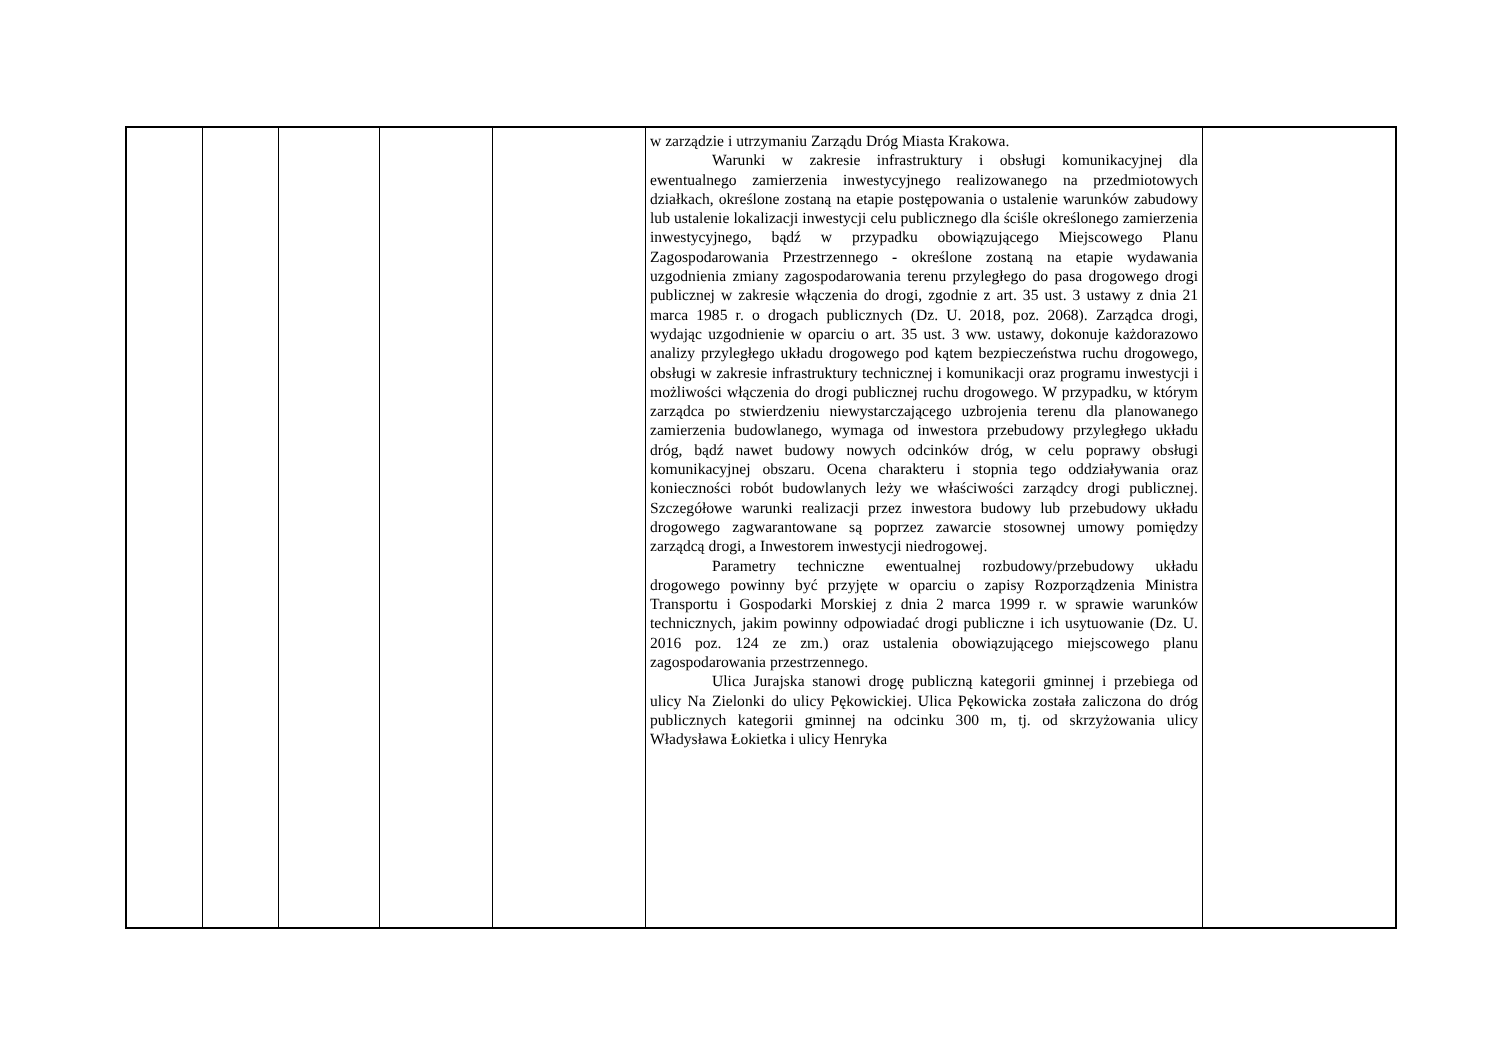| | | | | | w zarządzie i utrzymaniu Zarządu Dróg Miasta Krakowa. Warunki w zakresie infrastruktury i obsługi komunikacyjnej dla ewentualnego zamierzenia inwestycyjnego realizowanego na przedmiotowych działkach, określone zostaną na etapie postępowania o ustalenie warunków zabudowy lub ustalenie lokalizacji inwestycji celu publicznego dla ściśle określonego zamierzenia inwestycyjnego, bądź w przypadku obowiązującego Miejscowego Planu Zagospodarowania Przestrzennego - określone zostaną na etapie wydawania uzgodnienia zmiany zagospodarowania terenu przyległego do pasa drogowego drogi publicznej w zakresie włączenia do drogi, zgodnie z art. 35 ust. 3 ustawy z dnia 21 marca 1985 r. o drogach publicznych (Dz. U. 2018, poz. 2068). Zarządca drogi, wydając uzgodnienie w oparciu o art. 35 ust. 3 ww. ustawy, dokonuje każdorazowo analizy przyległego układu drogowego pod kątem bezpieczeństwa ruchu drogowego, obsługi w zakresie infrastruktury technicznej i komunikacji oraz programu inwestycji i możliwości włączenia do drogi publicznej ruchu drogowego. W przypadku, w którym zarządca po stwierdzeniu niewystarczającego uzbrojenia terenu dla planowanego zamierzenia budowlanego, wymaga od inwestora przebudowy przyległego układu dróg, bądź nawet budowy nowych odcinków dróg, w celu poprawy obsługi komunikacyjnej obszaru. Ocena charakteru i stopnia tego oddziaływania oraz konieczności robót budowlanych leży we właściwości zarządcy drogi publicznej. Szczegółowe warunki realizacji przez inwestora budowy lub przebudowy układu drogowego zagwarantowane są poprzez zawarcie stosownej umowy pomiędzy zarządcą drogi, a Inwestorem inwestycji niedrogowej. Parametry techniczne ewentualnej rozbudowy/przebudowy układu drogowego powinny być przyjęte w oparciu o zapisy Rozporządzenia Ministra Transportu i Gospodarki Morskiej z dnia 2 marca 1999 r. w sprawie warunków technicznych, jakim powinny odpowiadać drogi publiczne i ich usytuowanie (Dz. U. 2016 poz. 124 ze zm.) oraz ustalenia obowiązującego miejscowego planu zagospodarowania przestrzennego. Ulica Jurajska stanowi drogę publiczną kategorii gminnej i przebiega od ulicy Na Zielonki do ulicy Pękowickiej. Ulica Pękowicka została zaliczona do dróg publicznych kategorii gminnej na odcinku 300 m, tj. od skrzyżowania ulicy Władysława Łokietka i ulicy Henryka | |